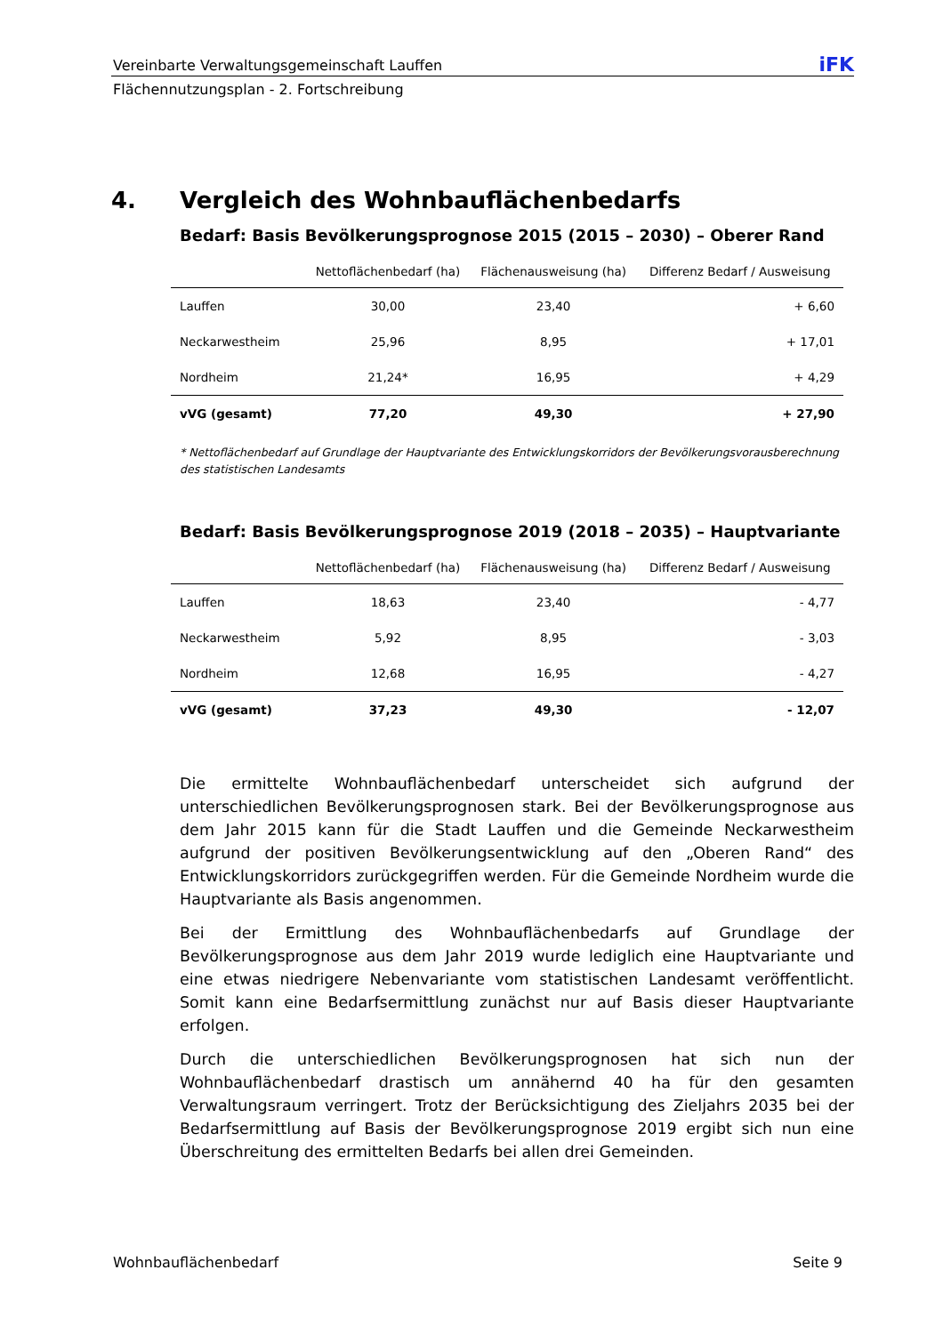Vereinbarte Verwaltungsgemeinschaft Lauffen iFK
Flächennutzungsplan - 2. Fortschreibung
4. Vergleich des Wohnbauflächenbedarfs
Bedarf: Basis Bevölkerungsprognose 2015 (2015 – 2030) – Oberer Rand
| | Nettoflächenbedarf (ha) | Flächenausweisung (ha) | Differenz Bedarf / Ausweisung |
| --- | --- | --- | --- |
| Lauffen | 30,00 | 23,40 | + 6,60 |
| Neckarwestheim | 25,96 | 8,95 | + 17,01 |
| Nordheim | 21,24* | 16,95 | + 4,29 |
| vVG (gesamt) | 77,20 | 49,30 | + 27,90 |
* Nettoflächenbedarf auf Grundlage der Hauptvariante des Entwicklungskorridors der Bevölkerungsvorausberechnung des statistischen Landesamts
Bedarf: Basis Bevölkerungsprognose 2019 (2018 – 2035) – Hauptvariante
| | Nettoflächenbedarf (ha) | Flächenausweisung (ha) | Differenz Bedarf / Ausweisung |
| --- | --- | --- | --- |
| Lauffen | 18,63 | 23,40 | - 4,77 |
| Neckarwestheim | 5,92 | 8,95 | - 3,03 |
| Nordheim | 12,68 | 16,95 | - 4,27 |
| vVG (gesamt) | 37,23 | 49,30 | - 12,07 |
Die ermittelte Wohnbauflächenbedarf unterscheidet sich aufgrund der unterschiedlichen Bevölkerungsprognosen stark. Bei der Bevölkerungsprognose aus dem Jahr 2015 kann für die Stadt Lauffen und die Gemeinde Neckarwestheim aufgrund der positiven Bevölkerungsentwicklung auf den „Oberen Rand“ des Entwicklungskorridors zurückgegriffen werden. Für die Gemeinde Nordheim wurde die Hauptvariante als Basis angenommen.
Bei der Ermittlung des Wohnbauflächenbedarfs auf Grundlage der Bevölkerungsprognose aus dem Jahr 2019 wurde lediglich eine Hauptvariante und eine etwas niedrigere Nebenvariante vom statistischen Landesamt veröffentlicht. Somit kann eine Bedarfsermittlung zunächst nur auf Basis dieser Hauptvariante erfolgen.
Durch die unterschiedlichen Bevölkerungsprognosen hat sich nun der Wohnbauflächenbedarf drastisch um annähernd 40 ha für den gesamten Verwaltungsraum verringert. Trotz der Berücksichtigung des Zieljahrs 2035 bei der Bedarfsermittlung auf Basis der Bevölkerungsprognose 2019 ergibt sich nun eine Überschreitung des ermittelten Bedarfs bei allen drei Gemeinden.
Wohnbauflächenbedarf Seite 9